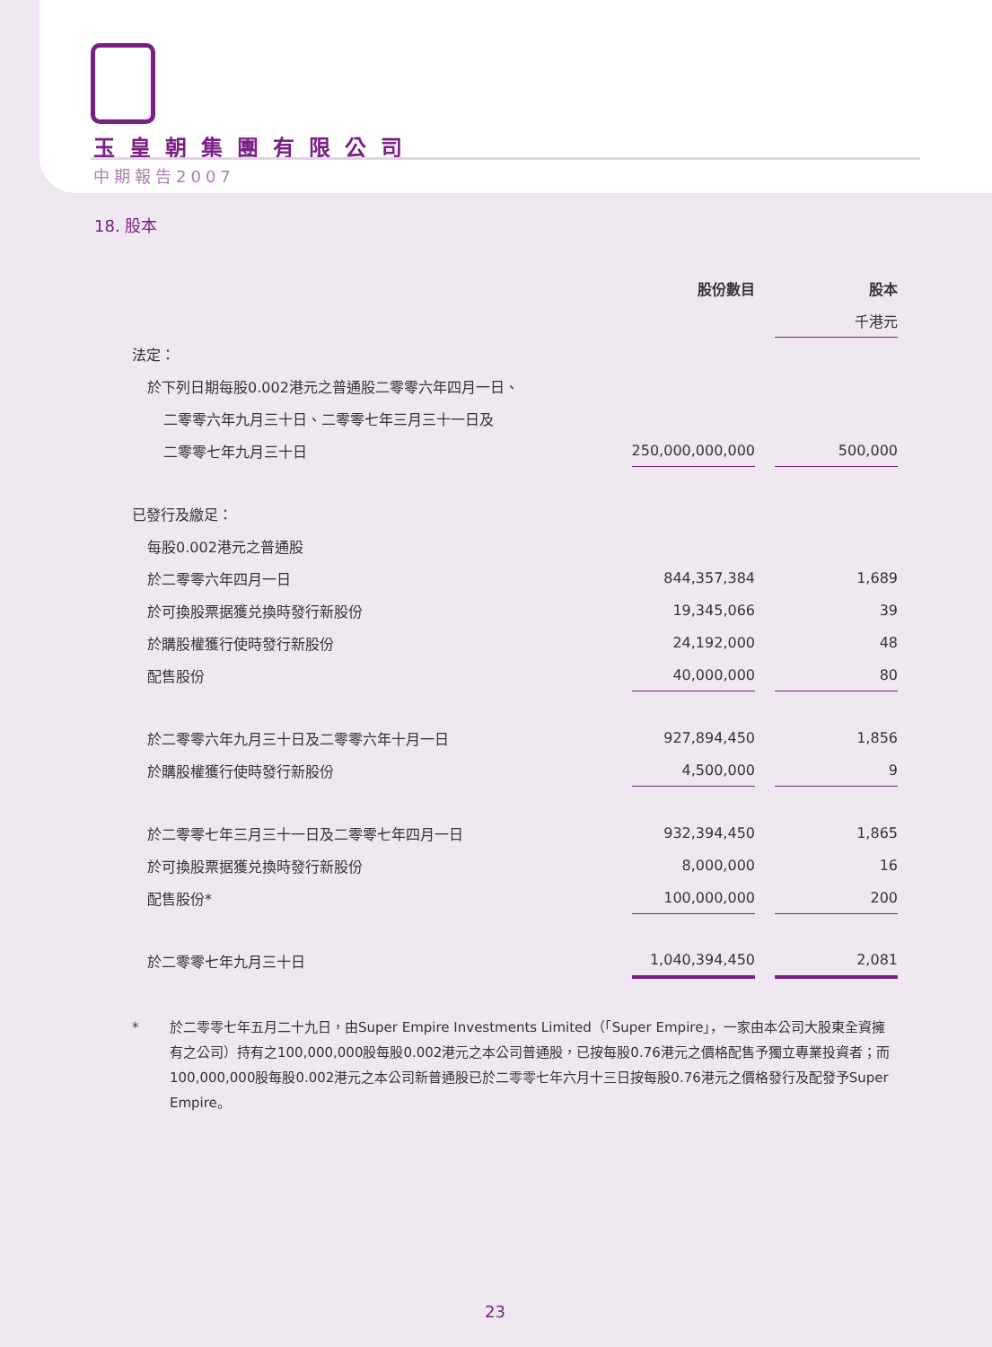玉皇朝集團有限公司
中期報告2007
18. 股本
| | 股份數目 | | 股本 |
| --- | --- | --- | --- |
| | | | 千港元 |
| 法定： | | | |
| 於下列日期每股0.002港元之普通股二零零六年四月一日、 | | | |
| 二零零六年九月三十日、二零零七年三月三十一日及 | | | |
| 二零零七年九月三十日 | 250,000,000,000 | | 500,000 |
| 已發行及繳足： | | | |
| 每股0.002港元之普通股 | | | |
| 於二零零六年四月一日 | 844,357,384 | | 1,689 |
| 於可換股票据獲兑換時發行新股份 | 19,345,066 | | 39 |
| 於購股權獲行使時發行新股份 | 24,192,000 | | 48 |
| 配售股份 | 40,000,000 | | 80 |
| 於二零零六年九月三十日及二零零六年十月一日 | 927,894,450 | | 1,856 |
| 於購股權獲行使時發行新股份 | 4,500,000 | | 9 |
| 於二零零七年三月三十一日及二零零七年四月一日 | 932,394,450 | | 1,865 |
| 於可換股票据獲兑換時發行新股份 | 8,000,000 | | 16 |
| 配售股份* | 100,000,000 | | 200 |
| 於二零零七年九月三十日 | 1,040,394,450 | | 2,081 |
* 於二零零七年五月二十九日，由Super Empire Investments Limited（「Super Empire」，一家由本公司大股東全資擁有之公司）持有之100,000,000股每股0.002港元之本公司普通股，已按每股0.76港元之價格配售予獨立專業投資者；而100,000,000股每股0.002港元之本公司新普通股已於二零零七年六月十三日按每股0.76港元之價格發行及配發予Super Empire。
23